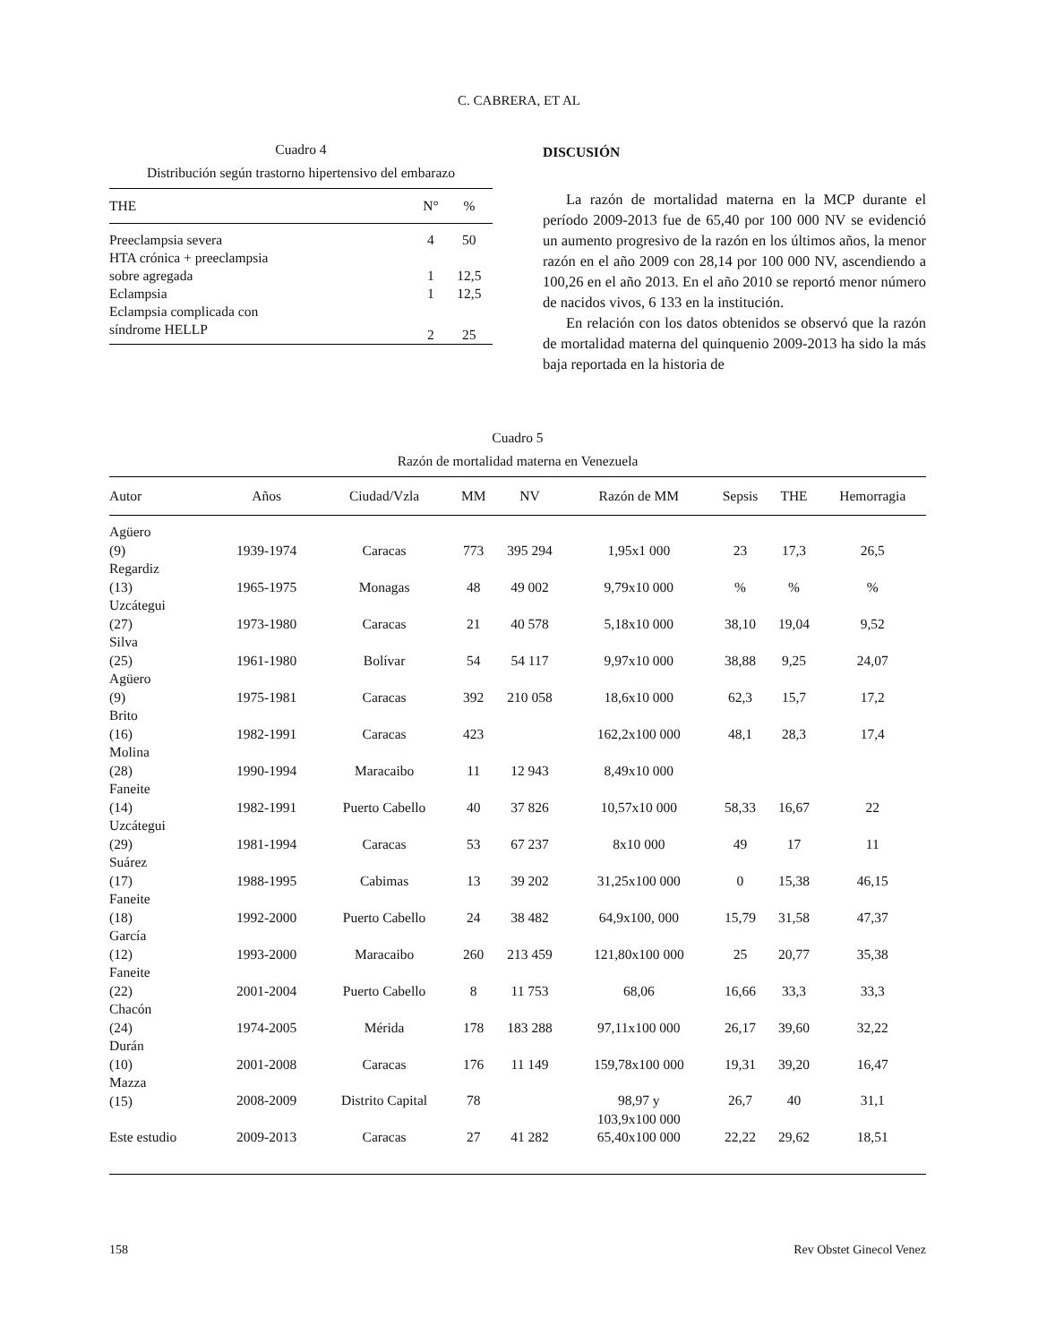C. CABRERA, ET AL
Cuadro 4
Distribución según trastorno hipertensivo del embarazo
| THE | N° | % |
| --- | --- | --- |
| Preeclampsia severa | 4 | 50 |
| HTA crónica + preeclampsia sobre agregada | 1 | 12,5 |
| Eclampsia | 1 | 12,5 |
| Eclampsia complicada con síndrome HELLP | 2 | 25 |
DISCUSIÓN
La razón de mortalidad materna en la MCP durante el período 2009-2013 fue de 65,40 por 100 000 NV se evidenció un aumento progresivo de la razón en los últimos años, la menor razón en el año 2009 con 28,14 por 100 000 NV, ascendiendo a 100,26 en el año 2013. En el año 2010 se reportó menor número de nacidos vivos, 6 133 en la institución.
En relación con los datos obtenidos se observó que la razón de mortalidad materna del quinquenio 2009-2013 ha sido la más baja reportada en la historia de
Cuadro 5
Razón de mortalidad materna en Venezuela
| Autor | Años | Ciudad/Vzla | MM | NV | Razón de MM | Sepsis | THE | Hemorragia |
| --- | --- | --- | --- | --- | --- | --- | --- | --- |
| Agüero (9) | 1939-1974 | Caracas | 773 | 395 294 | 1,95x1 000 | 23 | 17,3 | 26,5 |
| Regardiz (13) | 1965-1975 | Monagas | 48 | 49 002 | 9,79x10 000 | % | % | % |
| Uzcátegui (27) | 1973-1980 | Caracas | 21 | 40 578 | 5,18x10 000 | 38,10 | 19,04 | 9,52 |
| Silva (25) | 1961-1980 | Bolívar | 54 | 54 117 | 9,97x10 000 | 38,88 | 9,25 | 24,07 |
| Agüero (9) | 1975-1981 | Caracas | 392 | 210 058 | 18,6x10 000 | 62,3 | 15,7 | 17,2 |
| Brito (16) | 1982-1991 | Caracas | 423 | | 162,2x100 000 | 48,1 | 28,3 | 17,4 |
| Molina (28) | 1990-1994 | Maracaibo | 11 | 12 943 | 8,49x10 000 | | | |
| Faneite (14) | 1982-1991 | Puerto Cabello | 40 | 37 826 | 10,57x10 000 | 58,33 | 16,67 | 22 |
| Uzcátegui (29) | 1981-1994 | Caracas | 53 | 67 237 | 8x10 000 | 49 | 17 | 11 |
| Suárez (17) | 1988-1995 | Cabimas | 13 | 39 202 | 31,25x100 000 | 0 | 15,38 | 46,15 |
| Faneite (18) | 1992-2000 | Puerto Cabello | 24 | 38 482 | 64,9x100, 000 | 15,79 | 31,58 | 47,37 |
| García (12) | 1993-2000 | Maracaibo | 260 | 213 459 | 121,80x100 000 | 25 | 20,77 | 35,38 |
| Faneite (22) | 2001-2004 | Puerto Cabello | 8 | 11 753 | 68,06 | 16,66 | 33,3 | 33,3 |
| Chacón (24) | 1974-2005 | Mérida | 178 | 183 288 | 97,11x100 000 | 26,17 | 39,60 | 32,22 |
| Durán (10) | 2001-2008 | Caracas | 176 | 11 149 | 159,78x100 000 | 19,31 | 39,20 | 16,47 |
| Mazza (15) | 2008-2009 | Distrito Capital | 78 | | 98,97 y 103,9x100 000 | 26,7 | 40 | 31,1 |
| Este estudio | 2009-2013 | Caracas | 27 | 41 282 | 65,40x100 000 | 22,22 | 29,62 | 18,51 |
158 Rev Obstet Ginecol Venez